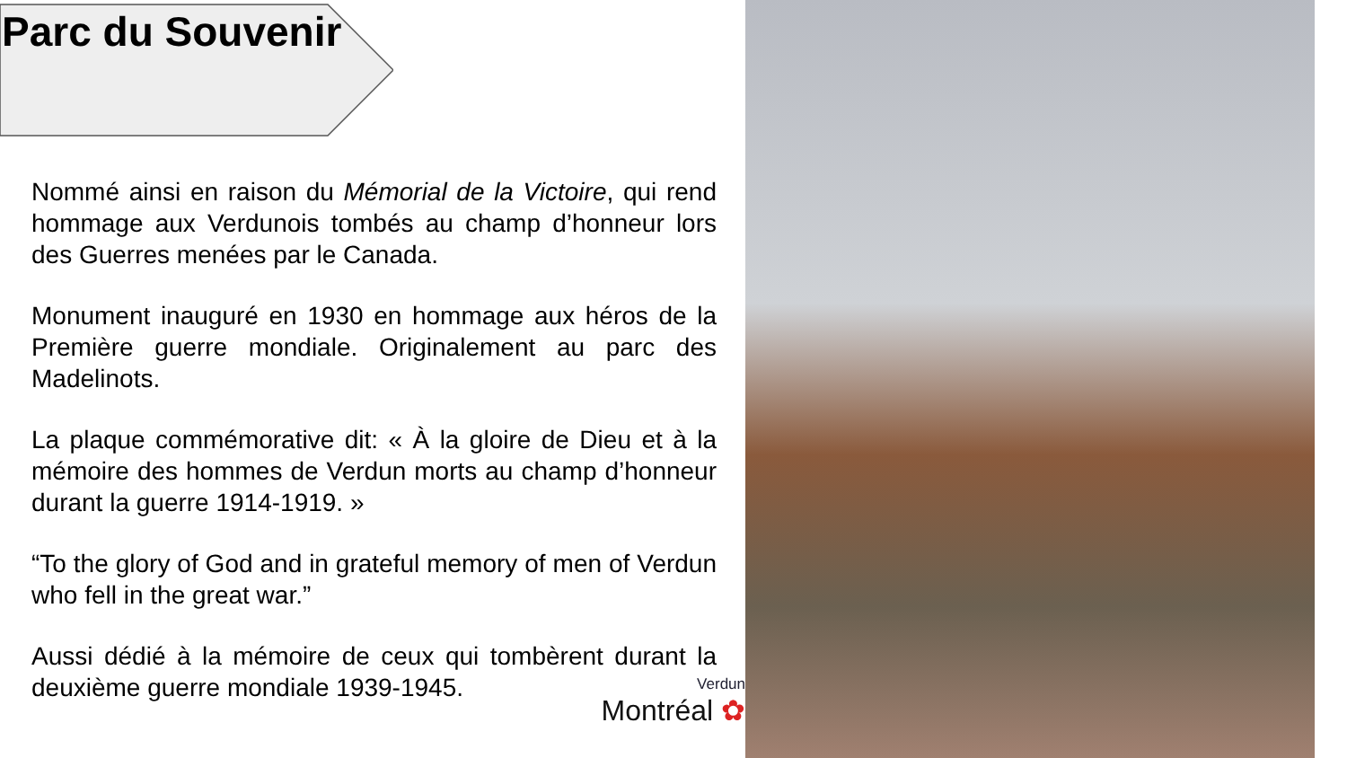Parc du Souvenir
Nommé ainsi en raison du Mémorial de la Victoire, qui rend hommage aux Verdunois tombés au champ d’honneur lors des Guerres menées par le Canada.
Monument inauguré en 1930 en hommage aux héros de la Première guerre mondiale. Originalement au parc des Madelinots.
La plaque commémorative dit: « À la gloire de Dieu et à la mémoire des hommes de Verdun morts au champ d’honneur durant la guerre 1914-1919. »
“To the glory of God and in grateful memory of men of Verdun who fell in the great war.”
Aussi dédié à la mémoire de ceux qui tombèrent durant la deuxième guerre mondiale 1939-1945.
Verdun
Montréal ✿